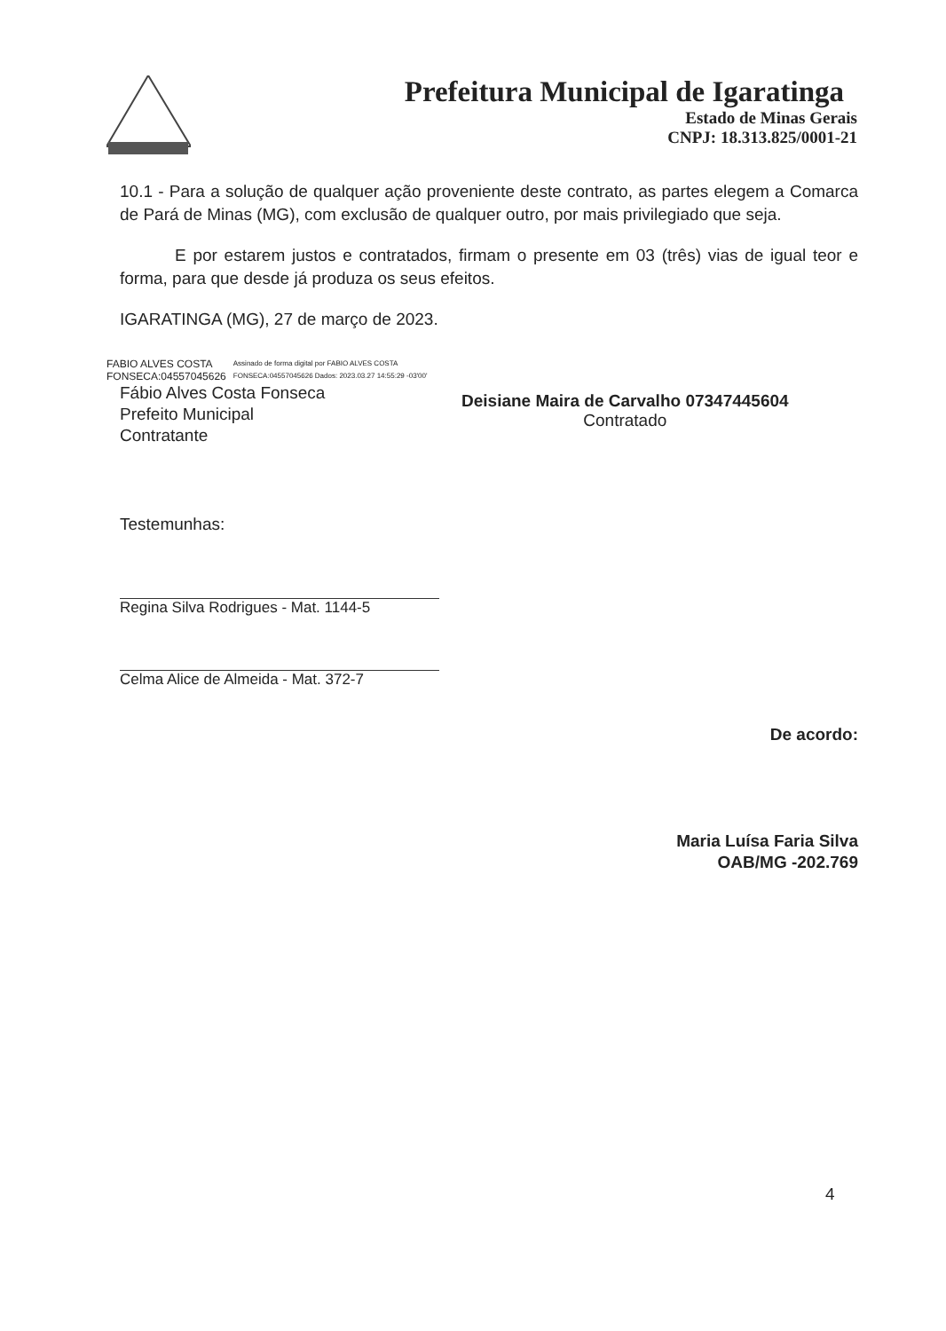Prefeitura Municipal de Igaratinga
Estado de Minas Gerais
CNPJ: 18.313.825/0001-21
10.1 - Para a solução de qualquer ação proveniente deste contrato, as partes elegem a Comarca de Pará de Minas (MG), com exclusão de qualquer outro, por mais privilegiado que seja.
E por estarem justos e contratados, firmam o presente em 03 (três) vias de igual teor e forma, para que desde já produza os seus efeitos.
IGARATINGA (MG), 27 de março de 2023.
FABIO ALVES COSTA
FONSECA:04557045626
Assinado de forma digital por FABIO ALVES COSTA FONSECA:04557045626 Dados: 2023.03.27 14:55:29 -03'00'
Fábio Alves Costa Fonseca
Prefeito Municipal
Contratante
Deisiane Maira de Carvalho 07347445604
Contratado
Testemunhas:
Regina Silva Rodrigues - Mat. 1144-5
Celma Alice de Almeida - Mat. 372-7
De acordo:
Maria Luísa Faria Silva
OAB/MG -202.769
4